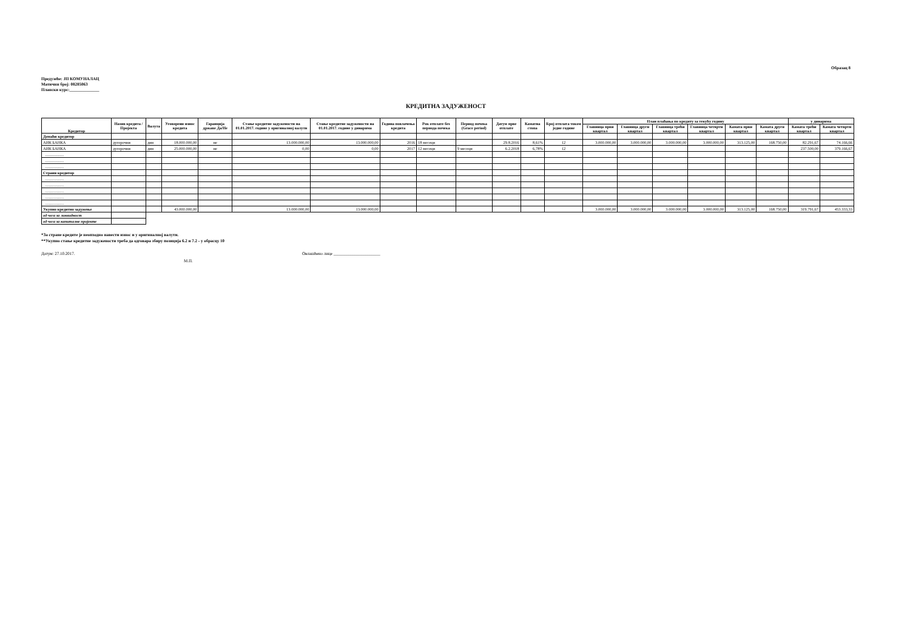Образац 8
Предузеће: ЈП КОМУНАЛАЦ
Матични број: 08285063
Плански курс:______________
КРЕДИТНА ЗАДУЖЕНОСТ
| Кредитор | Назив кредита / Пројекта | Валута | Уговорени износ кредита | Гаранција државе Да/Не | Стање кредитне задужености на 01.01.2017. године у оригиналној валути | Стање кредитне задужености на 01.01.2017. године у динарима | Година повлачења кредита | Рок отплате без периода почека | Период почека (Grace period) | Датум прве отплате | Каматна стопа | Број отплата током једне године | План плаћања по кредиту за текућу годину | | | | | | у динарима | |
| --- | --- | --- | --- | --- | --- | --- | --- | --- | --- | --- | --- | --- | --- | --- | --- | --- | --- | --- | --- | --- |
| | | | | | | | | | | | | | Главница први квартал | Главница други квартал | Главница трећи квартал | Главница четврти квартал | Камата први квартал | Камата други квартал | Камата трећи квартал | Камата четврти квартал |
| Домаћи кредитор | | | | | | | | | | | | | | | | | | | | |
| АИК БАНКА | дугорочни | дин | 18.000.000,00 | не | 13.000.000,00 | 13.000.000,00 | 2016 | 18 месеци | | 29.8.2016 | 8,61% | 12 | 3.000.000,00 | 3.000.000,00 | 3.000.000,00 | 3.000.000,00 | 313.125,00 | 168.750,00 | 82.291,67 | 74.166,66 |
| АИК БАНКА | дугорочни | дин | 25.000.000,00 | не | 0,00 | 0,00 | 2017 | 12 месеци | 9 месеци | 6.2.2018 | 6,78% | 12 | | | | | | | 237.500,00 | 379.166,67 |
| ................... | | | | | | | | | | | | | | | | | | | | |
| ................... | | | | | | | | | | | | | | | | | | | | |
| ................... | | | | | | | | | | | | | | | | | | | | |
| Страни кредитор | | | | | | | | | | | | | | | | | | | | |
| ................... | | | | | | | | | | | | | | | | | | | | |
| ................... | | | | | | | | | | | | | | | | | | | | |
| ................... | | | | | | | | | | | | | | | | | | | | |
| ................... | | | | | | | | | | | | | | | | | | | | |
| ................... | | | | | | | | | | | | | | | | | | | | |
| Укупно кредитно задужење | | | 43.000.000,00 | | 13.000.000,00 | 13.000.000,00 | | | | | | | 3.000.000,00 | 3.000.000,00 | 3.000.000,00 | 3.000.000,00 | 313.125,00 | 168.750,00 | 319.791,67 | 453.333,33 |
| од чега за ликвидност | | | | | | | | | | | | | | | | | | | | |
| од чега за капиталне пројекте | | | | | | | | | | | | | | | | | | | | |
*За стране кредите је неопходно навести износ и у оригиналној валути.
**Укупно стање кредитне задужености треба да одговара збиру позиција 6.2 и 7.2 - у обрасцу 10
Датум: 27.10.2017. Овлашћено лице ______________________
М.П.